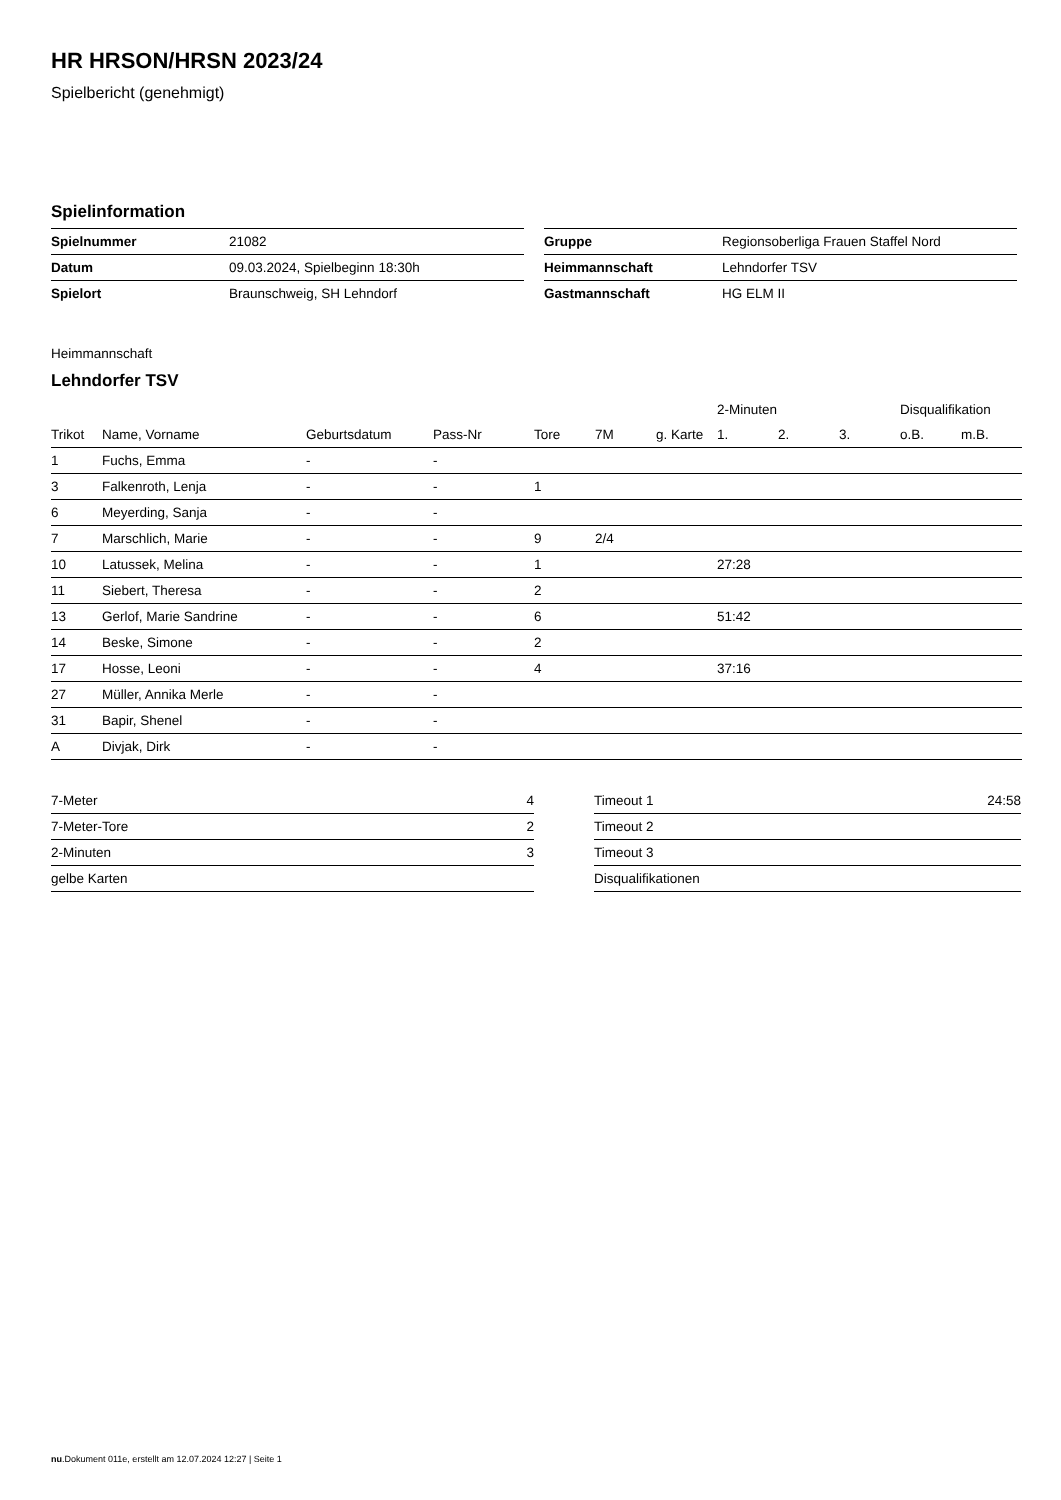HR HRSON/HRSN 2023/24
Spielbericht (genehmigt)
Spielinformation
| Spielnummer | 21082 |
| Datum | 09.03.2024, Spielbeginn 18:30h |
| Spielort | Braunschweig, SH Lehndorf |
| Gruppe | Regionsoberliga Frauen Staffel Nord |
| Heimmannschaft | Lehndorfer TSV |
| Gastmannschaft | HG ELM II |
Heimmannschaft
Lehndorfer TSV
| | | | | | | | 2-Minuten | | | Disqualifikation | |
| --- | --- | --- | --- | --- | --- | --- | --- | --- | --- | --- | --- |
| Trikot | Name, Vorname | Geburtsdatum | Pass-Nr | Tore | 7M | g. Karte | 1. | 2. | 3. | o.B. | m.B. |
| 1 | Fuchs, Emma | - | - | | | | | | | | |
| 3 | Falkenroth, Lenja | - | - | 1 | | | | | | | |
| 6 | Meyerding, Sanja | - | - | | | | | | | | |
| 7 | Marschlich, Marie | - | - | 9 | 2/4 | | | | | | |
| 10 | Latussek, Melina | - | - | 1 | | | 27:28 | | | | |
| 11 | Siebert, Theresa | - | - | 2 | | | | | | | |
| 13 | Gerlof, Marie Sandrine | - | - | 6 | | | 51:42 | | | | |
| 14 | Beske, Simone | - | - | 2 | | | | | | | |
| 17 | Hosse, Leoni | - | - | 4 | | | 37:16 | | | | |
| 27 | Müller, Annika Merle | - | - | | | | | | | | |
| 31 | Bapir, Shenel | - | - | | | | | | | | |
| A | Divjak, Dirk | - | - | | | | | | | | |
| 7-Meter | 4 |
| 7-Meter-Tore | 2 |
| 2-Minuten | 3 |
| gelbe Karten | |
| Timeout 1 | 24:58 |
| Timeout 2 | |
| Timeout 3 | |
| Disqualifikationen | |
nu.Dokument 011e, erstellt am 12.07.2024 12:27 | Seite 1